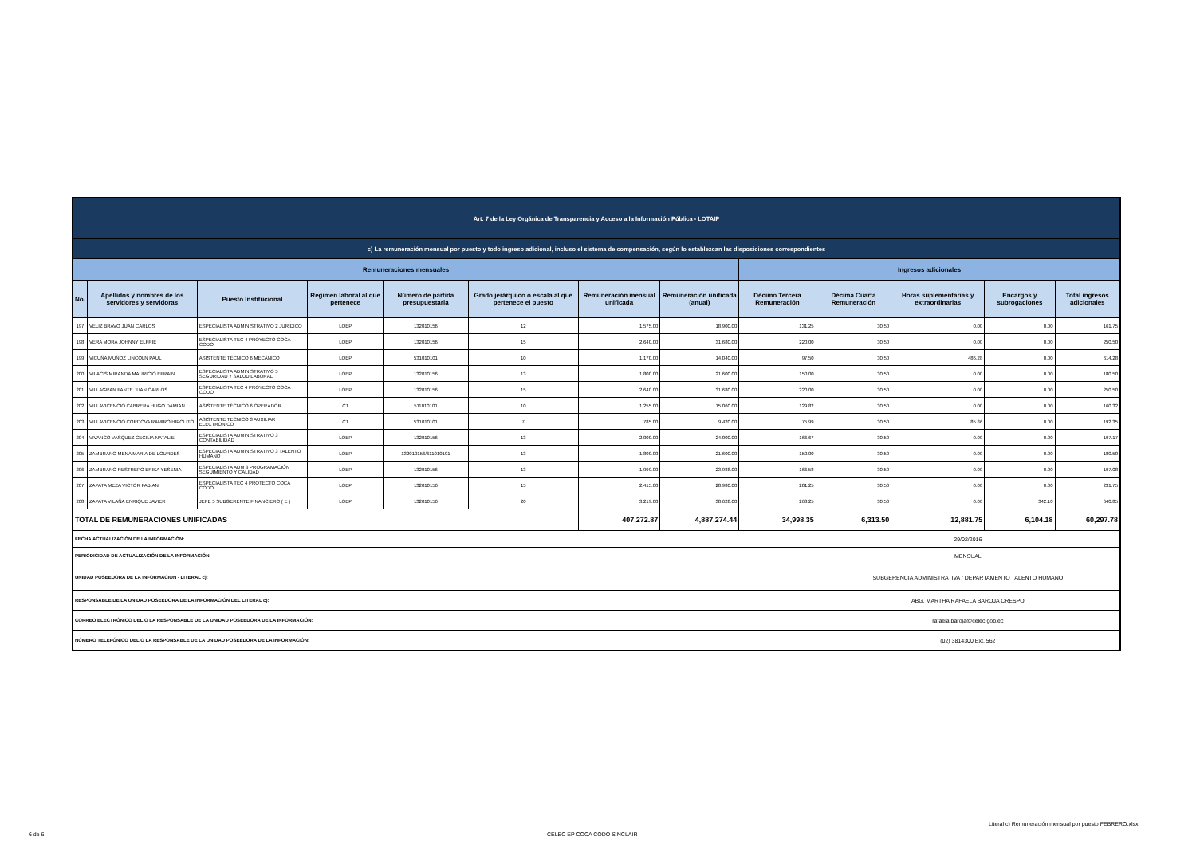| Art. 7 de la Ley Orgánica de Transparencia y Acceso a la Información Pública - LOTAIP | | | | | | | | | | | | |
| c) La remuneración mensual por puesto y todo ingreso adicional, incluso el sistema de compensación, según lo establezcan las disposiciones correspondientes | | | | | | | | | | | | |
| Remuneraciones mensuales | | | | | | | | Ingresos adicionales | | | | |
| No. | Apellidos y nombres de los servidores y servidoras | Puesto Institucional | Regimen laboral al que pertenece | Número de partida presupuestaria | Grado jerárquico o escala al que pertenece el puesto | Remuneración mensual unificada | Remuneración unificada (anual) | Décimo Tercera Remuneración | Décima Cuarta Remuneración | Horas suplementarias y extraordinarias | Encargos y subrogaciones | Total ingresos adicionales |
| 197 | VELIZ BRAVO JUAN CARLOS | ESPECIALISTA ADMINISTRATIVO 2 JURIDICO | LOEP | 132010156 | 12 | 1,575.00 | 18,900.00 | 131.25 | 30.50 | 0.00 | 0.00 | 161.75 |
| 198 | VERA MORA JOHNNY ELFRIE | ESPECIALISTA TEC 4 PROYECTO COCA CODO | LOEP | 132010156 | 15 | 2,640.00 | 31,680.00 | 220.00 | 30.50 | 0.00 | 0.00 | 250.50 |
| 199 | VICUÑA MUÑOZ LINCOLN PAUL | ASISTENTE TÉCNICO 6 MECÁNICO | LOEP | 531010101 | 10 | 1,170.00 | 14,040.00 | 97.50 | 30.50 | 486.28 | 0.00 | 614.28 |
| 200 | VILACIS MIRANDA MAURICIO EFRAIN | ESPECIALISTA ADMINISTRATIVO 5 SEGURIDAD Y SALUD LABORAL | LOEP | 132010156 | 13 | 1,800.00 | 21,600.00 | 150.00 | 30.50 | 0.00 | 0.00 | 180.50 |
| 201 | VILLAGRAN FANTE JUAN CARLOS | ESPECIALISTA TEC 4 PROYECTO COCA CODO | LOEP | 132010156 | 15 | 2,640.00 | 31,680.00 | 220.00 | 30.50 | 0.00 | 0.00 | 250.50 |
| 202 | VILLAVICENCIO CABRERA HUGO DAMIAN | ASISTENTE TÉCNICO 6 OPERADOR | CT | 511010101 | 10 | 1,255.00 | 15,060.00 | 129.82 | 30.50 | 0.00 | 0.00 | 160.32 |
| 203 | VILLAVICENCIO CORDOVA RAMIRO HIPOLITO | ASISTENTE TECNICO 3 AUXILIAR ELECTRONICO | CT | 531010101 | 7 | 785.00 | 9,420.00 | 75.99 | 30.50 | 85.86 | 0.00 | 192.35 |
| 204 | VIVANCO VASQUEZ CECILIA NATALIE | ESPECIALISTA ADMINISTRATIVO 3 CONTABILIDAD | LOEP | 132010156 | 13 | 2,000.00 | 24,000.00 | 166.67 | 30.50 | 0.00 | 0.00 | 197.17 |
| 205 | ZAMBRANO MENA MARIA DE LOURDES | ESPECIALISTA ADMINISTRATIVO 3 TALENTO HUMANO | LOEP | 132010156/611010101 | 13 | 1,800.00 | 21,600.00 | 150.00 | 30.50 | 0.00 | 0.00 | 180.50 |
| 206 | ZAMBRANO RESTREPO ERIKA YESENIA | ESPECIALISTA ADM 3 PROGRAMACIÓN SEGUIMIENTO Y CALIDAD | LOEP | 132010156 | 13 | 1,999.00 | 23,988.00 | 166.58 | 30.50 | 0.00 | 0.00 | 197.08 |
| 207 | ZAPATA MEZA VICTOR FABIAN | ESPECIALISTA TEC 4 PROTECTO COCA CODO | LOEP | 132010156 | 15 | 2,415.00 | 28,980.00 | 201.25 | 30.50 | 0.00 | 0.00 | 231.75 |
| 208 | ZAPATA VILAÑA ENRIQUE JAVIER | JEFE 5 SUBGERENTE FINANCIERO ( E ) | LOEP | 132010156 | 20 | 3,219.00 | 38,628.00 | 268.25 | 30.50 | 0.00 | 342.10 | 640.85 |
| TOTAL DE REMUNERACIONES UNIFICADAS | | | | | | 407,272.87 | 4,887,274.44 | 34,998.35 | 6,313.50 | 12,881.75 | 6,104.18 | 60,297.78 |
| FECHA ACTUALIZACIÓN DE LA INFORMACIÓN: | | | | | | | | | 29/02/2016 | | | |
| PERIODICIDAD DE ACTUALIZACIÓN DE LA INFORMACIÓN: | | | | | | | | | MENSUAL | | | |
| UNIDAD POSEEDORA DE LA INFORMACION - LITERAL c): | | | | | | | | | SUBGERENCIA ADMINISTRATIVA / DEPARTAMENTO TALENTO HUMANO | | | |
| RESPONSABLE DE LA UNIDAD POSEEDORA DE LA INFORMACIÓN DEL LITERAL c): | | | | | | | | | ABG. MARTHA RAFAELA BAROJA CRESPO | | | |
| CORREO ELECTRÓNICO DEL O LA RESPONSABLE DE LA UNIDAD POSEEDORA DE LA INFORMACIÓN: | | | | | | | | | rafaela.baroja@celec.gob.ec | | | |
| NÚMERO TELEFÓNICO DEL O LA RESPONSABLE DE LA UNIDAD POSEEDORA DE LA INFORMACIÓN: | | | | | | | | | (02) 3814300 Ext. 562 | | | |
Literal c) Remuneración mensual por puesto FEBRERO.xlsx
6 de 6 CELEC EP COCA CODO SINCLAIR